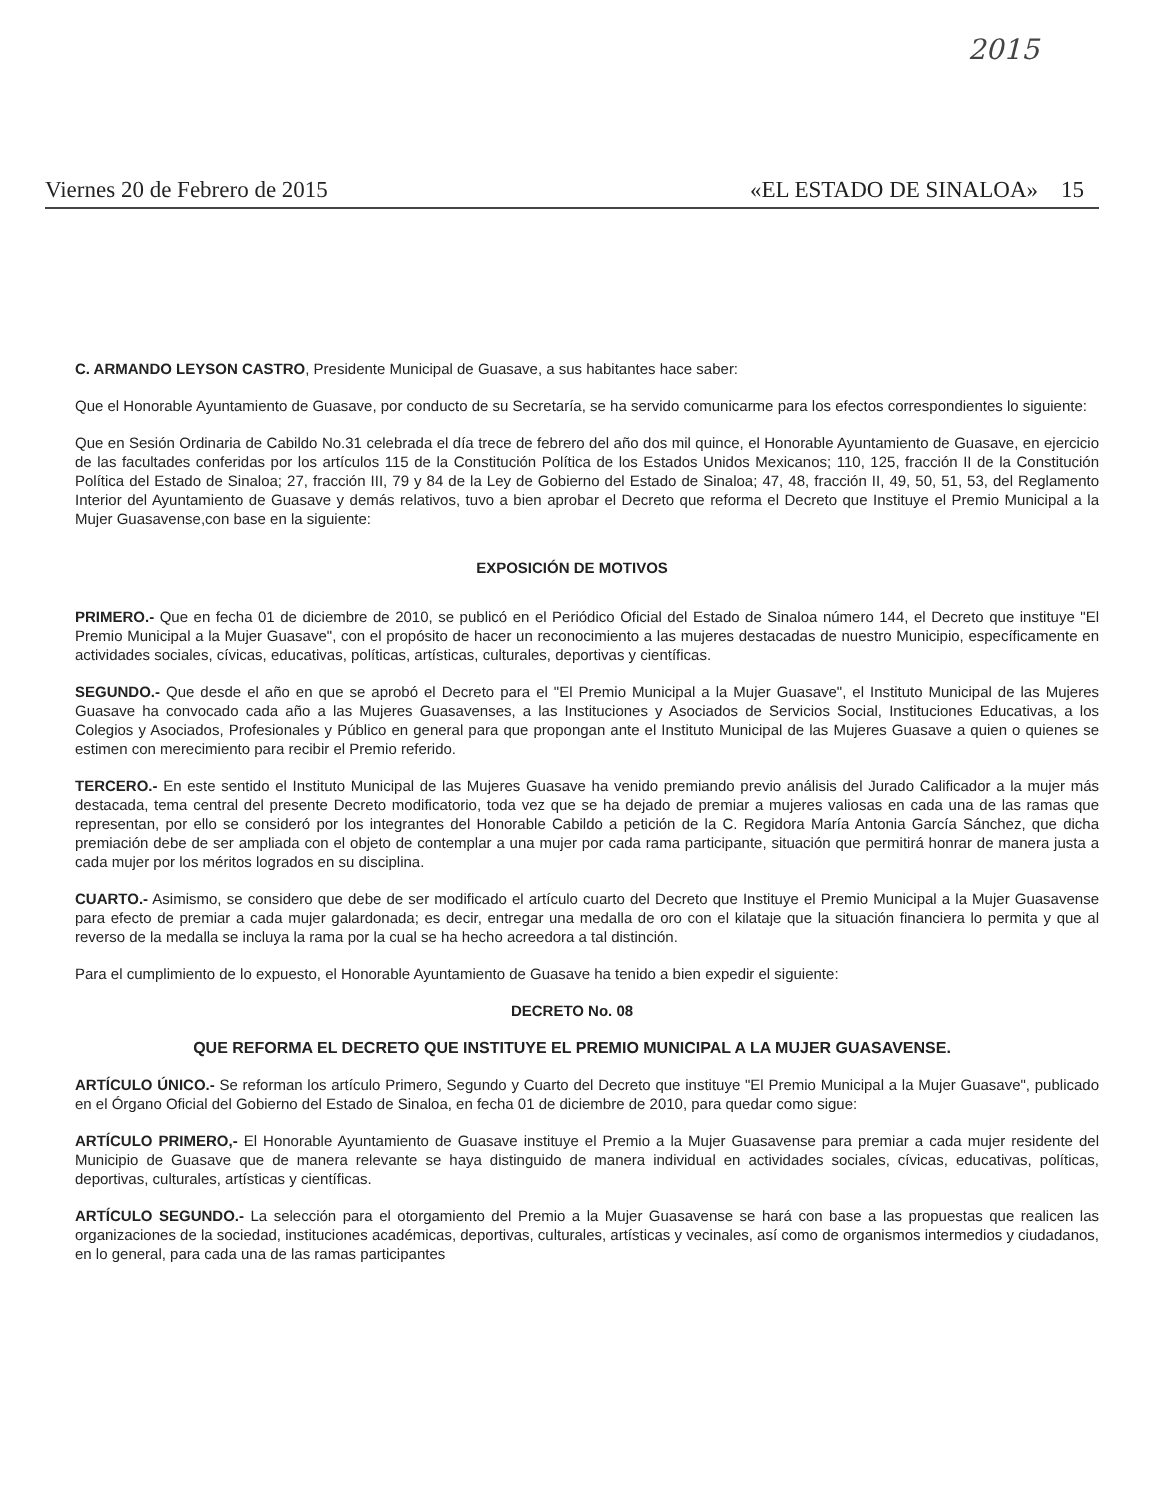2015
Viernes 20 de Febrero de 2015 «EL ESTADO DE SINALOA» 15
C. ARMANDO LEYSON CASTRO, Presidente Municipal de Guasave, a sus habitantes hace saber:
Que el Honorable Ayuntamiento de Guasave, por conducto de su Secretaría, se ha servido comunicarme para los efectos correspondientes lo siguiente:
Que en Sesión Ordinaria de Cabildo No.31 celebrada el día trece de febrero del año dos mil quince, el Honorable Ayuntamiento de Guasave, en ejercicio de las facultades conferidas por los artículos 115 de la Constitución Política de los Estados Unidos Mexicanos; 110, 125, fracción II de la Constitución Política del Estado de Sinaloa; 27, fracción III, 79 y 84 de la Ley de Gobierno del Estado de Sinaloa; 47, 48, fracción II, 49, 50, 51, 53, del Reglamento Interior del Ayuntamiento de Guasave y demás relativos, tuvo a bien aprobar el Decreto que reforma el Decreto que Instituye el Premio Municipal a la Mujer Guasavense,con base en la siguiente:
EXPOSICIÓN DE MOTIVOS
PRIMERO.- Que en fecha 01 de diciembre de 2010, se publicó en el Periódico Oficial del Estado de Sinaloa número 144, el Decreto que instituye "El Premio Municipal a la Mujer Guasave", con el propósito de hacer un reconocimiento a las mujeres destacadas de nuestro Municipio, específicamente en actividades sociales, cívicas, educativas, políticas, artísticas, culturales, deportivas y científicas.
SEGUNDO.- Que desde el año en que se aprobó el Decreto para el "El Premio Municipal a la Mujer Guasave", el Instituto Municipal de las Mujeres Guasave ha convocado cada año a las Mujeres Guasavenses, a las Instituciones y Asociados de Servicios Social, Instituciones Educativas, a los Colegios y Asociados, Profesionales y Público en general para que propongan ante el Instituto Municipal de las Mujeres Guasave a quien o quienes se estimen con merecimiento para recibir el Premio referido.
TERCERO.- En este sentido el Instituto Municipal de las Mujeres Guasave ha venido premiando previo análisis del Jurado Calificador a la mujer más destacada, tema central del presente Decreto modificatorio, toda vez que se ha dejado de premiar a mujeres valiosas en cada una de las ramas que representan, por ello se consideró por los integrantes del Honorable Cabildo a petición de la C. Regidora María Antonia García Sánchez, que dicha premiación debe de ser ampliada con el objeto de contemplar a una mujer por cada rama participante, situación que permitirá honrar de manera justa a cada mujer por los méritos logrados en su disciplina.
CUARTO.- Asimismo, se considero que debe de ser modificado el artículo cuarto del Decreto que Instituye el Premio Municipal a la Mujer Guasavense para efecto de premiar a cada mujer galardonada; es decir, entregar una medalla de oro con el kilataje que la situación financiera lo permita y que al reverso de la medalla se incluya la rama por la cual se ha hecho acreedora a tal distinción.
Para el cumplimiento de lo expuesto, el Honorable Ayuntamiento de Guasave ha tenido a bien expedir el siguiente:
DECRETO No. 08
QUE REFORMA EL DECRETO QUE INSTITUYE EL PREMIO MUNICIPAL A LA MUJER GUASAVENSE.
ARTÍCULO ÚNICO.- Se reforman los artículo Primero, Segundo y Cuarto del Decreto que instituye "El Premio Municipal a la Mujer Guasave", publicado en el Órgano Oficial del Gobierno del Estado de Sinaloa, en fecha 01 de diciembre de 2010, para quedar como sigue:
ARTÍCULO PRIMERO,- El Honorable Ayuntamiento de Guasave instituye el Premio a la Mujer Guasavense para premiar a cada mujer residente del Municipio de Guasave que de manera relevante se haya distinguido de manera individual en actividades sociales, cívicas, educativas, políticas, deportivas, culturales, artísticas y científicas.
ARTÍCULO SEGUNDO.- La selección para el otorgamiento del Premio a la Mujer Guasavense se hará con base a las propuestas que realicen las organizaciones de la sociedad, instituciones académicas, deportivas, culturales, artísticas y vecinales, así como de organismos intermedios y ciudadanos, en lo general, para cada una de las ramas participantes